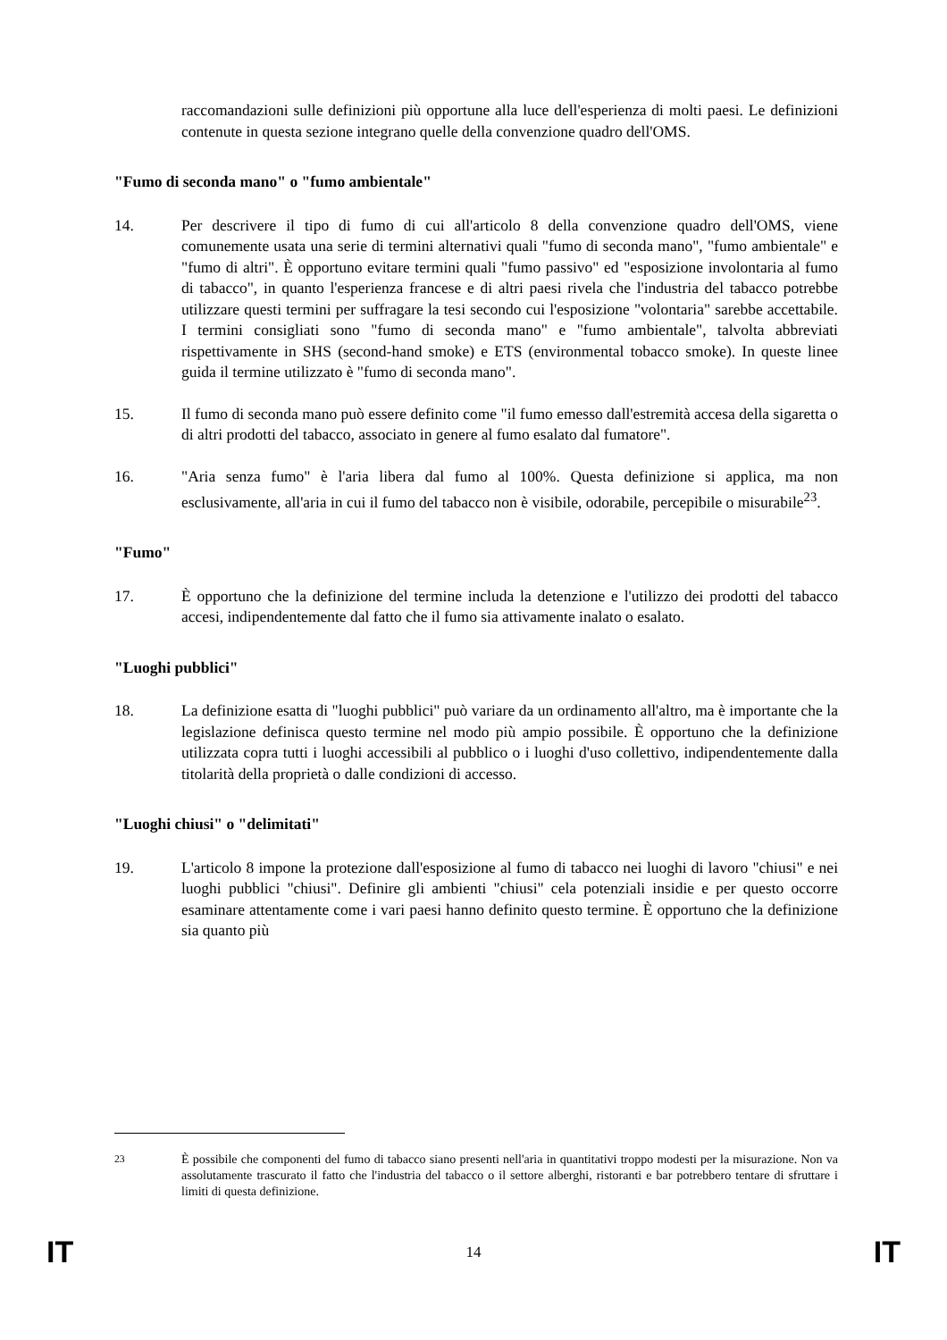raccomandazioni sulle definizioni più opportune alla luce dell'esperienza di molti paesi. Le definizioni contenute in questa sezione integrano quelle della convenzione quadro dell'OMS.
"Fumo di seconda mano" o "fumo ambientale"
14. Per descrivere il tipo di fumo di cui all'articolo 8 della convenzione quadro dell'OMS, viene comunemente usata una serie di termini alternativi quali "fumo di seconda mano", "fumo ambientale" e "fumo di altri". È opportuno evitare termini quali "fumo passivo" ed "esposizione involontaria al fumo di tabacco", in quanto l'esperienza francese e di altri paesi rivela che l'industria del tabacco potrebbe utilizzare questi termini per suffragare la tesi secondo cui l'esposizione "volontaria" sarebbe accettabile. I termini consigliati sono "fumo di seconda mano" e "fumo ambientale", talvolta abbreviati rispettivamente in SHS (second-hand smoke) e ETS (environmental tobacco smoke). In queste linee guida il termine utilizzato è "fumo di seconda mano".
15. Il fumo di seconda mano può essere definito come "il fumo emesso dall'estremità accesa della sigaretta o di altri prodotti del tabacco, associato in genere al fumo esalato dal fumatore".
16. "Aria senza fumo" è l'aria libera dal fumo al 100%. Questa definizione si applica, ma non esclusivamente, all'aria in cui il fumo del tabacco non è visibile, odorabile, percepibile o misurabile<sup>23</sup>.
"Fumo"
17. È opportuno che la definizione del termine includa la detenzione e l'utilizzo dei prodotti del tabacco accesi, indipendentemente dal fatto che il fumo sia attivamente inalato o esalato.
"Luoghi pubblici"
18. La definizione esatta di "luoghi pubblici" può variare da un ordinamento all'altro, ma è importante che la legislazione definisca questo termine nel modo più ampio possibile. È opportuno che la definizione utilizzata copra tutti i luoghi accessibili al pubblico o i luoghi d'uso collettivo, indipendentemente dalla titolarità della proprietà o dalle condizioni di accesso.
"Luoghi chiusi" o "delimitati"
19. L'articolo 8 impone la protezione dall'esposizione al fumo di tabacco nei luoghi di lavoro "chiusi" e nei luoghi pubblici "chiusi". Definire gli ambienti "chiusi" cela potenziali insidie e per questo occorre esaminare attentamente come i vari paesi hanno definito questo termine. È opportuno che la definizione sia quanto più
<sup>23</sup> È possibile che componenti del fumo di tabacco siano presenti nell'aria in quantitativi troppo modesti per la misurazione. Non va assolutamente trascurato il fatto che l'industria del tabacco o il settore alberghi, ristoranti e bar potrebbero tentare di sfruttare i limiti di questa definizione.
IT 14 IT